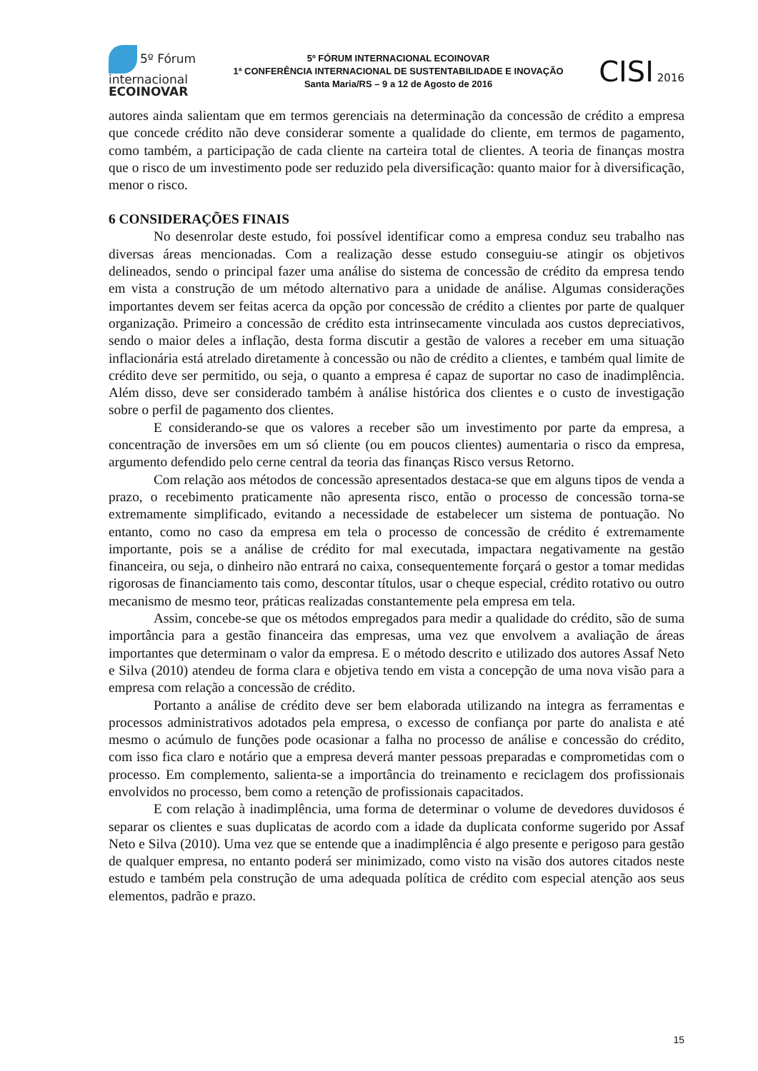5º Fórum
internacional
ECOINOVAR
5º FÓRUM INTERNACIONAL ECOINOVAR
1ª CONFERÊNCIA INTERNACIONAL DE SUSTENTABILIDADE E INOVAÇÃO
Santa Maria/RS – 9 a 12 de Agosto de 2016
CISI 2016
autores ainda salientam que em termos gerenciais na determinação da concessão de crédito a empresa que concede crédito não deve considerar somente a qualidade do cliente, em termos de pagamento, como também, a participação de cada cliente na carteira total de clientes. A teoria de finanças mostra que o risco de um investimento pode ser reduzido pela diversificação: quanto maior for à diversificação, menor o risco.
6 CONSIDERAÇÕES FINAIS
No desenrolar deste estudo, foi possível identificar como a empresa conduz seu trabalho nas diversas áreas mencionadas. Com a realização desse estudo conseguiu-se atingir os objetivos delineados, sendo o principal fazer uma análise do sistema de concessão de crédito da empresa tendo em vista a construção de um método alternativo para a unidade de análise. Algumas considerações importantes devem ser feitas acerca da opção por concessão de crédito a clientes por parte de qualquer organização. Primeiro a concessão de crédito esta intrinsecamente vinculada aos custos depreciativos, sendo o maior deles a inflação, desta forma discutir a gestão de valores a receber em uma situação inflacionária está atrelado diretamente à concessão ou não de crédito a clientes, e também qual limite de crédito deve ser permitido, ou seja, o quanto a empresa é capaz de suportar no caso de inadimplência. Além disso, deve ser considerado também à análise histórica dos clientes e o custo de investigação sobre o perfil de pagamento dos clientes.
E considerando-se que os valores a receber são um investimento por parte da empresa, a concentração de inversões em um só cliente (ou em poucos clientes) aumentaria o risco da empresa, argumento defendido pelo cerne central da teoria das finanças Risco versus Retorno.
Com relação aos métodos de concessão apresentados destaca-se que em alguns tipos de venda a prazo, o recebimento praticamente não apresenta risco, então o processo de concessão torna-se extremamente simplificado, evitando a necessidade de estabelecer um sistema de pontuação. No entanto, como no caso da empresa em tela o processo de concessão de crédito é extremamente importante, pois se a análise de crédito for mal executada, impactara negativamente na gestão financeira, ou seja, o dinheiro não entrará no caixa, consequentemente forçará o gestor a tomar medidas rigorosas de financiamento tais como, descontar títulos, usar o cheque especial, crédito rotativo ou outro mecanismo de mesmo teor, práticas realizadas constantemente pela empresa em tela.
Assim, concebe-se que os métodos empregados para medir a qualidade do crédito, são de suma importância para a gestão financeira das empresas, uma vez que envolvem a avaliação de áreas importantes que determinam o valor da empresa. E o método descrito e utilizado dos autores Assaf Neto e Silva (2010) atendeu de forma clara e objetiva tendo em vista a concepção de uma nova visão para a empresa com relação a concessão de crédito.
Portanto a análise de crédito deve ser bem elaborada utilizando na integra as ferramentas e processos administrativos adotados pela empresa, o excesso de confiança por parte do analista e até mesmo o acúmulo de funções pode ocasionar a falha no processo de análise e concessão do crédito, com isso fica claro e notário que a empresa deverá manter pessoas preparadas e comprometidas com o processo. Em complemento, salienta-se a importância do treinamento e reciclagem dos profissionais envolvidos no processo, bem como a retenção de profissionais capacitados.
E com relação à inadimplência, uma forma de determinar o volume de devedores duvidosos é separar os clientes e suas duplicatas de acordo com a idade da duplicata conforme sugerido por Assaf Neto e Silva (2010). Uma vez que se entende que a inadimplência é algo presente e perigoso para gestão de qualquer empresa, no entanto poderá ser minimizado, como visto na visão dos autores citados neste estudo e também pela construção de uma adequada política de crédito com especial atenção aos seus elementos, padrão e prazo.
15